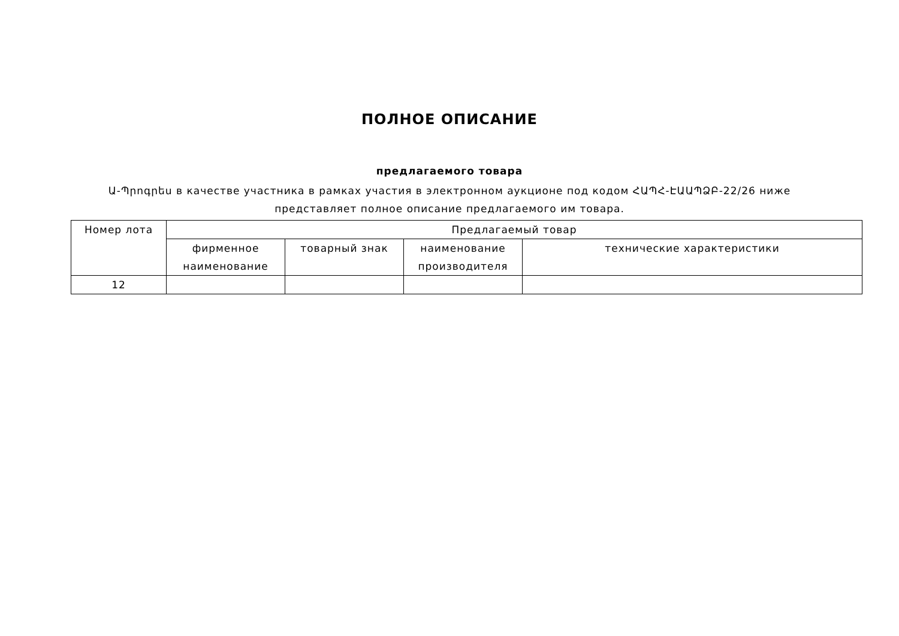ПОЛНОЕ ОПИСАНИЕ
предлагаемого товара
Ա-Պրոգրես в качестве участника в рамках участия в электронном аукционе под кодом ՀԱՊՀ-ԷԱԱՊՁԲ-22/26 ниже представляет полное описание предлагаемого им товара.
| Номер лота | Предлагаемый товар | | | |
| --- | --- | --- | --- | --- |
| | фирменное наименование | товарный знак | наименование производителя | технические характеристики |
| 12 | | | | |